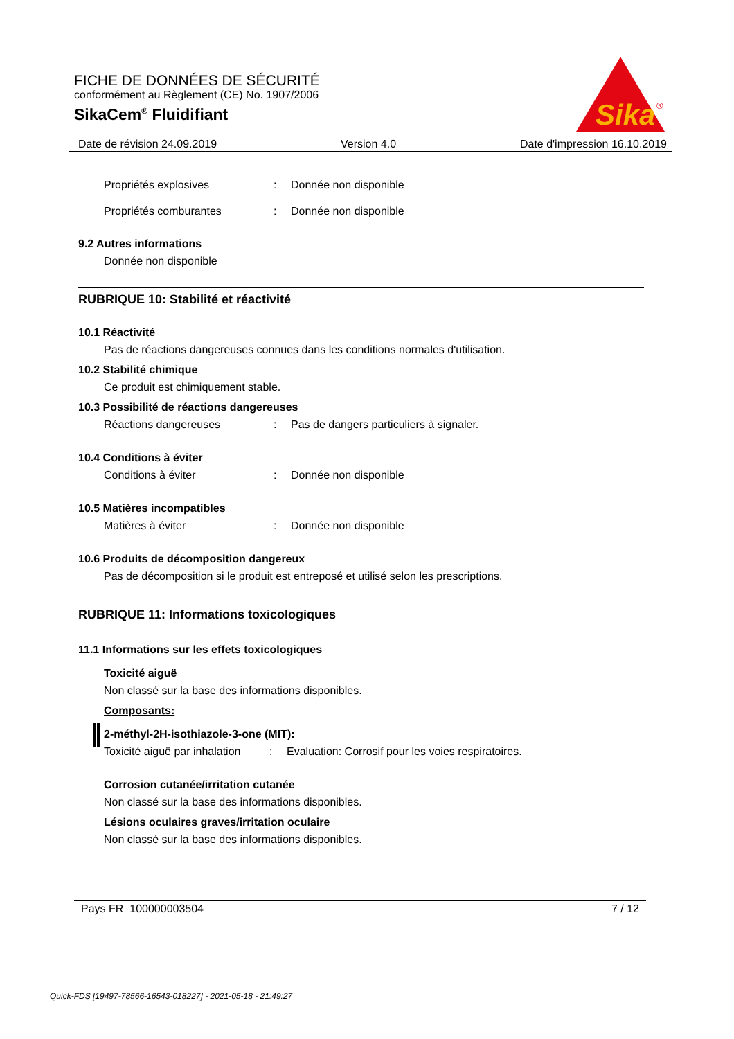FICHE DE DONNÉES DE SÉCURITÉ
conformément au Règlement (CE) No. 1907/2006
SikaCem<sup>®</sup> Fluidifiant
Sika
®
Date de révision 24.09.2019 Version 4.0 Date d'impression 16.10.2019
Propriétés explosives: Donnée non disponible
Propriétés comburantes: Donnée non disponible
9.2 Autres informations
Donnée non disponible
RUBRIQUE 10: Stabilité et réactivité
10.1 Réactivité
Pas de réactions dangereuses connues dans les conditions normales d'utilisation.
10.2 Stabilité chimique
Ce produit est chimiquement stable.
10.3 Possibilité de réactions dangereuses
Réactions dangereuses: Pas de dangers particuliers à signaler.
10.4 Conditions à éviter
Conditions à éviter: Donnée non disponible
10.5 Matières incompatibles
Matières à éviter: Donnée non disponible
10.6 Produits de décomposition dangereux
Pas de décomposition si le produit est entreposé et utilisé selon les prescriptions.
RUBRIQUE 11: Informations toxicologiques
11.1 Informations sur les effets toxicologiques
Toxicité aiguë
Non classé sur la base des informations disponibles.
Composants:
2-méthyl-2H-isothiazole-3-one (MIT):
Toxicité aiguë par inhalation: Evaluation: Corrosif pour les voies respiratoires.
Corrosion cutanée/irritation cutanée
Non classé sur la base des informations disponibles.
Lésions oculaires graves/irritation oculaire
Non classé sur la base des informations disponibles.
Pays FR 100000003504 7 / 12
Quick-FDS [19497-78566-16543-018227] - 2021-05-18 - 21:49:27